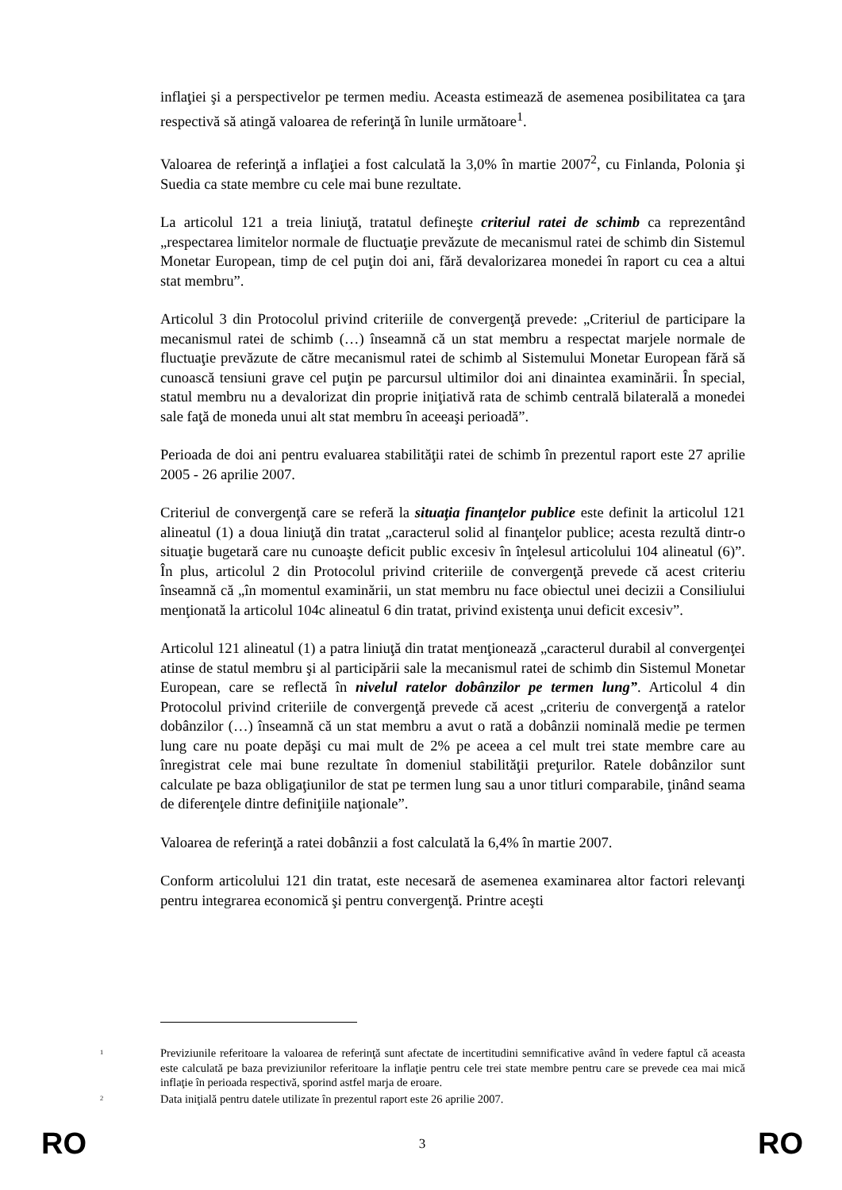inflaţiei şi a perspectivelor pe termen mediu. Aceasta estimează de asemenea posibilitatea ca ţara respectivă să atingă valoarea de referinţă în lunile următoare<sup>1</sup>.
Valoarea de referinţă a inflaţiei a fost calculată la 3,0% în martie 2007<sup>2</sup>, cu Finlanda, Polonia şi Suedia ca state membre cu cele mai bune rezultate.
La articolul 121 a treia liniuţă, tratatul defineşte criteriul ratei de schimb ca reprezentând „respectarea limitelor normale de fluctuaţie prevăzute de mecanismul ratei de schimb din Sistemul Monetar European, timp de cel puţin doi ani, fără devalorizarea monedei în raport cu cea a altui stat membru”.
Articolul 3 din Protocolul privind criteriile de convergenţă prevede: „Criteriul de participare la mecanismul ratei de schimb (…) înseamnă că un stat membru a respectat marjele normale de fluctuaţie prevăzute de către mecanismul ratei de schimb al Sistemului Monetar European fără să cunoască tensiuni grave cel puţin pe parcursul ultimilor doi ani dinaintea examinării. În special, statul membru nu a devalorizat din proprie iniţiativă rata de schimb centrală bilaterală a monedei sale faţă de moneda unui alt stat membru în aceeaşi perioadă”.
Perioada de doi ani pentru evaluarea stabilităţii ratei de schimb în prezentul raport este 27 aprilie 2005 - 26 aprilie 2007.
Criteriul de convergenţă care se referă la situaţia finanţelor publice este definit la articolul 121 alineatul (1) a doua liniuţă din tratat „caracterul solid al finanţelor publice; acesta rezultă dintr-o situaţie bugetară care nu cunoaşte deficit public excesiv în înţelesul articolului 104 alineatul (6)”. În plus, articolul 2 din Protocolul privind criteriile de convergenţă prevede că acest criteriu înseamnă că „în momentul examinării, un stat membru nu face obiectul unei decizii a Consiliului menţionată la articolul 104c alineatul 6 din tratat, privind existenţa unui deficit excesiv”.
Articolul 121 alineatul (1) a patra liniuţă din tratat menţionează „caracterul durabil al convergenţei atinse de statul membru şi al participării sale la mecanismul ratei de schimb din Sistemul Monetar European, care se reflectă în nivelul ratelor dobânzilor pe termen lung”. Articolul 4 din Protocolul privind criteriile de convergenţă prevede că acest „criteriu de convergenţă a ratelor dobânzilor (…) înseamnă că un stat membru a avut o rată a dobânzii nominală medie pe termen lung care nu poate depăşi cu mai mult de 2% pe aceea a cel mult trei state membre care au înregistrat cele mai bune rezultate în domeniul stabilităţii preţurilor. Ratele dobânzilor sunt calculate pe baza obligaţiunilor de stat pe termen lung sau a unor titluri comparabile, ţinând seama de diferenţele dintre definiţiile naţionale”.
Valoarea de referinţă a ratei dobânzii a fost calculată la 6,4% în martie 2007.
Conform articolului 121 din tratat, este necesară de asemenea examinarea altor factori relevanţi pentru integrarea economică şi pentru convergenţă. Printre aceşti
<sup>1</sup>
Previziunile referitoare la valoarea de referinţă sunt afectate de incertitudini semnificative având în vedere faptul că aceasta este calculată pe baza previziunilor referitoare la inflaţie pentru cele trei state membre pentru care se prevede cea mai mică inflaţie în perioada respectivă, sporind astfel marja de eroare.
<sup>2</sup>
Data iniţială pentru datele utilizate în prezentul raport este 26 aprilie 2007.
RO 3 RO